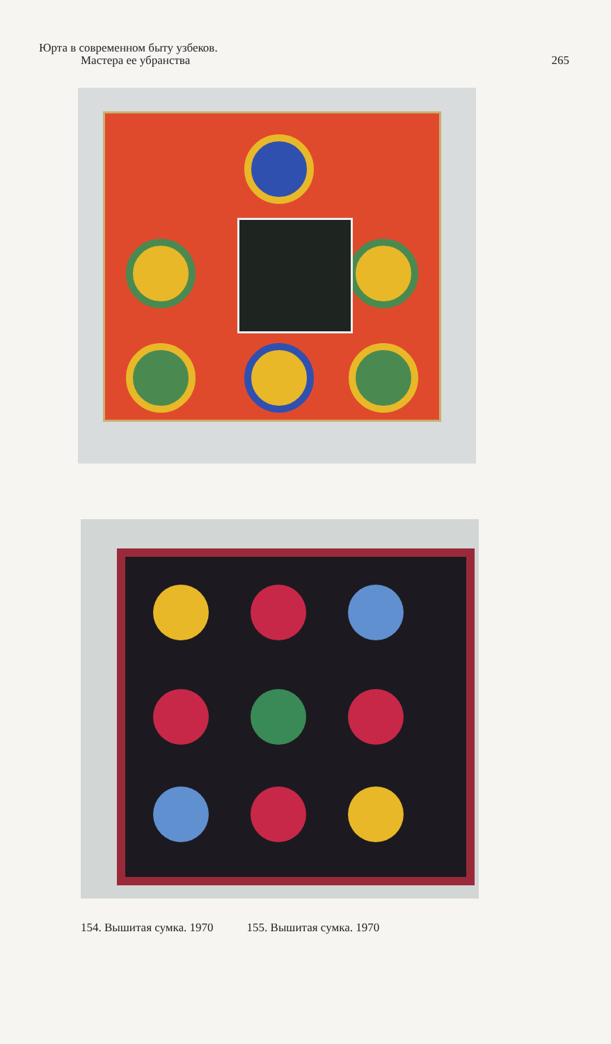Юрта в современном быту узбеков.
Мастера ее убранства
265
154. Вышитая сумка. 1970 155. Вышитая сумка. 1970